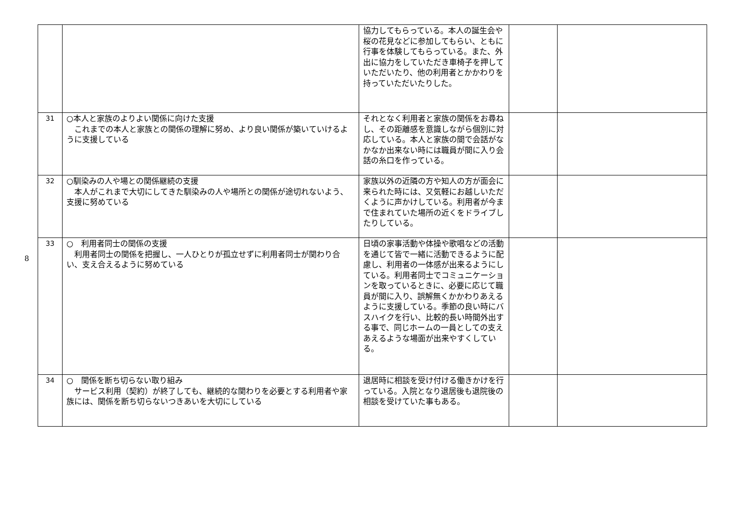8
| | | 協力してもらっている。本人の誕生会や桜の花見などに参加してもらい、ともに行事を体験してもらっている。また、外出に協力をしていただき車椅子を押していただいたり、他の利用者とかかわりを持っていただいたりした。 | | |
| 31 | ○本人と家族のよりよい関係に向けた支援 これまでの本人と家族との関係の理解に努め、より良い関係が築いていけるように支援している | それとなく利用者と家族の関係をお尋ねし、その距離感を意識しながら個別に対応している。本人と家族の間で会話がなかなか出来ない時には職員が間に入り会話の糸口を作っている。 | | |
| 32 | ○馴染みの人や場との関係継続の支援 本人がこれまで大切にしてきた馴染みの人や場所との関係が途切れないよう、支援に努めている | 家族以外の近隣の方や知人の方が面会に来られた時には、又気軽にお越しいただくように声かけしている。利用者が今まで住まれていた場所の近くをドライブしたりしている。 | | |
| 33 | ○ 利用者同士の関係の支援 利用者同士の関係を把握し、一人ひとりが孤立せずに利用者同士が関わり合い、支え合えるように努めている | 日頃の家事活動や体操や歌唱などの活動を通じて皆で一緒に活動できるように配慮し、利用者の一体感が出来るようにしている。利用者同士でコミュニケーションを取っているときに、必要に応じて職員が間に入り、誤解無くかかわりあえるように支援している。季節の良い時にバスハイクを行い、比較的長い時間外出する事で、同じホームの一員としての支えあえるような場面が出来やすくしている。 | | |
| 34 | ○ 関係を断ち切らない取り組み サービス利用（契約）が終了しても、継続的な関わりを必要とする利用者や家族には、関係を断ち切らないつきあいを大切にしている | 退居時に相談を受け付ける働きかけを行っている。入院となり退居後も退院後の相談を受けていた事もある。 | | |